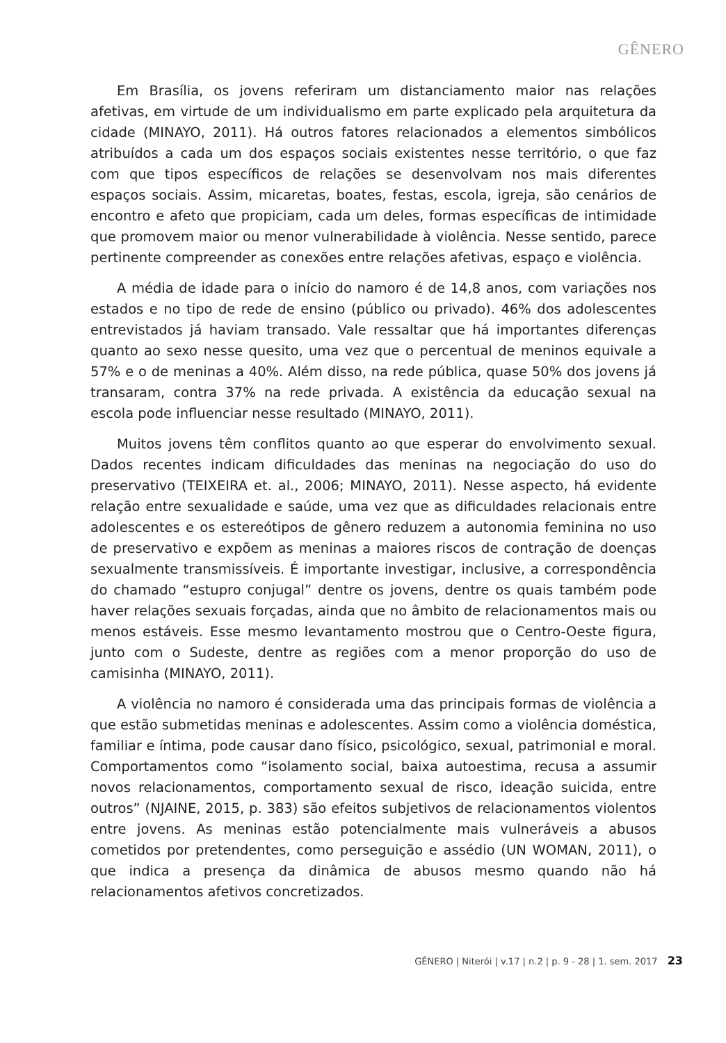GÊNERO
Em Brasília, os jovens referiram um distanciamento maior nas relações afetivas, em virtude de um individualismo em parte explicado pela arquitetura da cidade (MINAYO, 2011). Há outros fatores relacionados a elementos simbólicos atribuídos a cada um dos espaços sociais existentes nesse território, o que faz com que tipos específicos de relações se desenvolvam nos mais diferentes espaços sociais. Assim, micaretas, boates, festas, escola, igreja, são cenários de encontro e afeto que propiciam, cada um deles, formas específicas de intimidade que promovem maior ou menor vulnerabilidade à violência. Nesse sentido, parece pertinente compreender as conexões entre relações afetivas, espaço e violência.
A média de idade para o início do namoro é de 14,8 anos, com variações nos estados e no tipo de rede de ensino (público ou privado). 46% dos adolescentes entrevistados já haviam transado. Vale ressaltar que há importantes diferenças quanto ao sexo nesse quesito, uma vez que o percentual de meninos equivale a 57% e o de meninas a 40%. Além disso, na rede pública, quase 50% dos jovens já transaram, contra 37% na rede privada. A existência da educação sexual na escola pode influenciar nesse resultado (MINAYO, 2011).
Muitos jovens têm conflitos quanto ao que esperar do envolvimento sexual. Dados recentes indicam dificuldades das meninas na negociação do uso do preservativo (TEIXEIRA et. al., 2006; MINAYO, 2011). Nesse aspecto, há evidente relação entre sexualidade e saúde, uma vez que as dificuldades relacionais entre adolescentes e os estereótipos de gênero reduzem a autonomia feminina no uso de preservativo e expõem as meninas a maiores riscos de contração de doenças sexualmente transmissíveis. É importante investigar, inclusive, a correspondência do chamado “estupro conjugal” dentre os jovens, dentre os quais também pode haver relações sexuais forçadas, ainda que no âmbito de relacionamentos mais ou menos estáveis. Esse mesmo levantamento mostrou que o Centro-Oeste figura, junto com o Sudeste, dentre as regiões com a menor proporção do uso de camisinha (MINAYO, 2011).
A violência no namoro é considerada uma das principais formas de violência a que estão submetidas meninas e adolescentes. Assim como a violência doméstica, familiar e íntima, pode causar dano físico, psicológico, sexual, patrimonial e moral. Comportamentos como “isolamento social, baixa autoestima, recusa a assumir novos relacionamentos, comportamento sexual de risco, ideação suicida, entre outros” (NJAINE, 2015, p. 383) são efeitos subjetivos de relacionamentos violentos entre jovens. As meninas estão potencialmente mais vulneráveis a abusos cometidos por pretendentes, como perseguição e assédio (UN WOMAN, 2011), o que indica a presença da dinâmica de abusos mesmo quando não há relacionamentos afetivos concretizados.
GÊNERO | Niterói | v.17 | n.2 | p. 9 - 28 | 1. sem. 2017 23